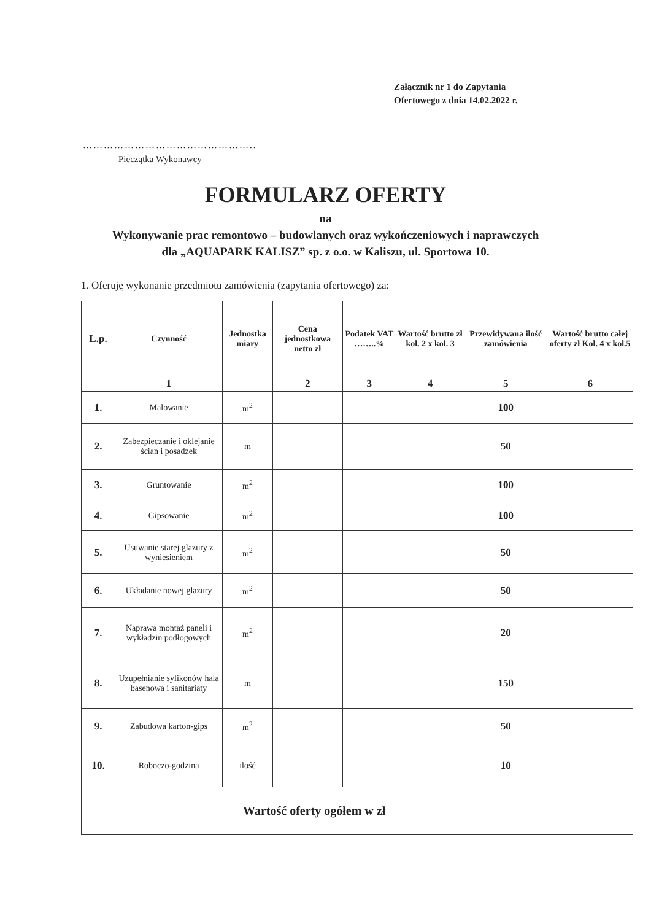Załącznik nr 1 do Zapytania
Ofertowego z dnia 14.02.2022 r.
…………………………………………..
Pieczątka Wykonawcy
FORMULARZ OFERTY
na
Wykonywanie prac remontowo – budowlanych oraz wykończeniowych i naprawczych
dla „AQUAPARK KALISZ” sp. z o.o. w Kaliszu, ul. Sportowa 10.
1. Oferuję wykonanie przedmiotu zamówienia (zapytania ofertowego) za:
| L.p. | Czynność | Jednostka miary | Cena jednostkowa netto zł | Podatek VAT ……..% | Wartość brutto zł kol. 2 x kol. 3 | Przewidywana ilość zamówienia | Wartość brutto całej oferty zł Kol. 4 x kol.5 |
| --- | --- | --- | --- | --- | --- | --- | --- |
| | 1 | | 2 | 3 | 4 | 5 | 6 |
| 1. | Malowanie | m<sup>2</sup> | | | | 100 | |
| 2. | Zabezpieczanie i oklejanie ścian i posadzek | m | | | | 50 | |
| 3. | Gruntowanie | m<sup>2</sup> | | | | 100 | |
| 4. | Gipsowanie | m<sup>2</sup> | | | | 100 | |
| 5. | Usuwanie starej glazury z wyniesieniem | m<sup>2</sup> | | | | 50 | |
| 6. | Układanie nowej glazury | m<sup>2</sup> | | | | 50 | |
| 7. | Naprawa montaż paneli i wykładzin podłogowych | m<sup>2</sup> | | | | 20 | |
| 8. | Uzupełnianie sylikonów hala basenowa i sanitariaty | m | | | | 150 | |
| 9. | Zabudowa karton-gips | m<sup>2</sup> | | | | 50 | |
| 10. | Roboczo-godzina | ilość | | | | 10 | |
| Wartość oferty ogółem w zł | | | | | | | |